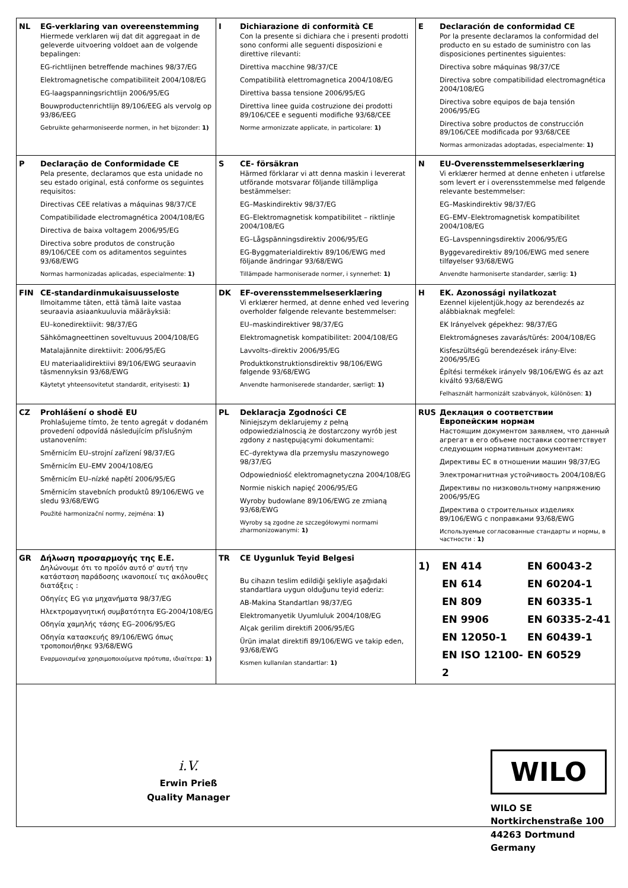| NL EG-verklaring van overeenstemming Hiermede verklaren wij dat dit aggregaat in de geleverde uitvoering voldoet aan de volgende bepalingen: EG-richtlijnen betreffende machines 98/37/EG Elektromagnetische compatibiliteit 2004/108/EG EG-laagspanningsrichtlijn 2006/95/EG Bouwproductenrichtlijn 89/106/EEG als vervolg op 93/86/EEG Gebruikte geharmoniseerde normen, in het bijzonder: 1) | I Dichiarazione di conformità CE Con la presente si dichiara che i presenti prodotti sono conformi alle seguenti disposizioni e direttive rilevanti: Direttiva macchine 98/37/CE Compatibilità elettromagnetica 2004/108/EG Direttiva bassa tensione 2006/95/EG Direttiva linee guida costruzione dei prodotti 89/106/CEE e seguenti modifiche 93/68/CEE Norme armonizzate applicate, in particolare: 1) | E Declaración de conformidad CE Por la presente declaramos la conformidad del producto en su estado de suministro con las disposiciones pertinentes siguientes: Directiva sobre máquinas 98/37/CE Directiva sobre compatibilidad electromagnética 2004/108/EG Directiva sobre equipos de baja tensión 2006/95/EG Directiva sobre productos de construcción 89/106/CEE modificada por 93/68/CEE Normas armonizadas adoptadas, especialmente: 1) |
| P Declaração de Conformidade CE Pela presente, declaramos que esta unidade no seu estado original, está conforme os seguintes requisitos: Directivas CEE relativas a máquinas 98/37/CE Compatibilidade electromagnética 2004/108/EG Directiva de baixa voltagem 2006/95/EG Directiva sobre produtos de construção 89/106/CEE com os aditamentos seguintes 93/68/EWG Normas harmonizadas aplicadas, especialmente: 1) | S CE- försäkran Härmed förklarar vi att denna maskin i levererat utförande motsvarar följande tillämpliga bestämmelser: EG–Maskindirektiv 98/37/EG EG–Elektromagnetisk kompatibilitet – riktlinje 2004/108/EG EG–Lågspänningsdirektiv 2006/95/EG EG-Byggmaterialdirektiv 89/106/EWG med följande ändringar 93/68/EWG Tillämpade harmoniserade normer, i synnerhet: 1) | N EU-Overensstemmelseserklæring Vi erklærer hermed at denne enheten i utførelse som levert er i overensstemmelse med følgende relevante bestemmelser: EG–Maskindirektiv 98/37/EG EG–EMV–Elektromagnetisk kompatibilitet 2004/108/EG EG–Lavspenningsdirektiv 2006/95/EG Byggevaredirektiv 89/106/EWG med senere tilføyelser 93/68/EWG Anvendte harmoniserte standarder, særlig: 1) |
| FIN CE-standardinmukaisuusseloste Ilmoitamme täten, että tämä laite vastaa seuraavia asiaankuuluvia määräyksiä: EU–konedirektiivit: 98/37/EG Sähkömagneettinen soveltuvuus 2004/108/EG Matalajännite direktiivit: 2006/95/EG EU materiaalidirektiivi 89/106/EWG seuraavin täsmennyksin 93/68/EWG Käytetyt yhteensovitetut standardit, erityisesti: 1) | DK EF-overensstemmelseserklæring Vi erklærer hermed, at denne enhed ved levering overholder følgende relevante bestemmelser: EU–maskindirektiver 98/37/EG Elektromagnetisk kompatibilitet: 2004/108/EG Lavvolts–direktiv 2006/95/EG Produktkonstruktionsdirektiv 98/106/EWG følgende 93/68/EWG Anvendte harmoniserede standarder, særligt: 1) | H EK. Azonossági nyilatkozat Ezennel kijelentjük,hogy az berendezés az alábbiaknak megfelel: EK Irányelvek gépekhez: 98/37/EG Elektromágneses zavarás/türés: 2004/108/EG Kisfeszültségü berendezések irány-Elve: 2006/95/EG Építési termékek irányelv 98/106/EWG és az azt kiváltó 93/68/EWG Felhasznált harmonizált szabványok, különösen: 1) |
| CZ Prohlášení o shodě EU Prohlašujeme tímto, že tento agregát v dodaném provedení odpovídá následujícím příslušným ustanovením: Směrnicím EU–strojní zařízení 98/37/EG Směrnicím EU–EMV 2004/108/EG Směrnicím EU–nízké napětí 2006/95/EG Směrnicím stavebních produktů 89/106/EWG ve sledu 93/68/EWG Použité harmonizační normy, zejména: 1) | PL Deklaracja Zgodności CE Niniejszym deklarujemy z pełną odpowiedzialnoscią że dostarczony wyrób jest zgdony z następującymi dokumentami: EC–dyrektywa dla przemysłu maszynowego 98/37/EG Odpowiedniość elektromagnetyczna 2004/108/EG Normie niskich napięć 2006/95/EG Wyroby budowlane 89/106/EWG ze zmianą 93/68/EWG Wyroby są zgodne ze szczegółowymi normami zharmonizowanymi: 1) | RUS Деклация о соответствии Европейским нормам Настоящим документом заявляем, что данный агрегат в его объеме поставки соответствует следующим нормативным документам: Директивы ЕС в отношении машин 98/37/EG Электромагнитная устойчивость 2004/108/EG Директивы по низковольтному напряжению 2006/95/EG Директива о строительных изделиях 89/106/EWG с поправками 93/68/EWG Используемые согласованные стандарты и нормы, в частности : 1) |
| GR Δήλωση προσαρμογής της Ε.Ε. Δηλώνουμε ότι το προϊόν αυτό σ' αυτή την κατάσταση παράδοσης ικανοποιεί τις ακόλουθες διατάξεις : Οδηγίες EG για μηχανήματα 98/37/EG Ηλεκτρομαγνητική συμβατότητα EG-2004/108/EG Οδηγία χαμηλής τάσης EG–2006/95/EG Οδηγία κατασκευής 89/106/EWG όπως τροποποιήθηκε 93/68/EWG Εναρμονισμένα χρησιμοποιούμενα πρότυπα, ιδιαίτερα: 1) | TR CE Uygunluk Teyid Belgesi Bu cihazın teslim edildiği şekliyle aşağıdaki standartlara uygun olduğunu teyid ederiz: AB-Makina Standartları 98/37/EG Elektromanyetik Uyumluluk 2004/108/EG Alçak gerilim direktifi 2006/95/EG Ürün imalat direktifi 89/106/EWG ve takip eden, 93/68/EWG Kısmen kullanılan standartlar: 1) | 1) EN 414 EN 614 EN 809 EN 9906 EN 12050-1 EN ISO 12100-2 EN 60043-2 EN 60204-1 EN 60335-1 EN 60335-2-41 EN 60439-1 EN 60529 |
i.V.
Erwin Prieß
Quality Manager
WILO
WILO SE
Nortkirchenstraße 100
44263 Dortmund
Germany